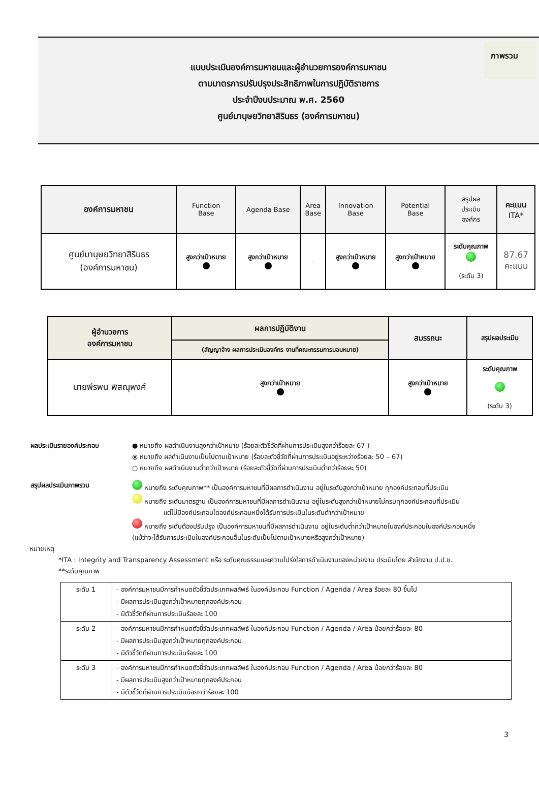ภาพรวม
แบบประเมินองค์การมหาชนและผู้อำนวยการองค์การมหาชน
ตามมาตรการปรับปรุงประสิทธิภาพในการปฏิบัติราชการ
ประจำปีงบประมาณ พ.ศ. 2560
ศูนย์มานุษยวิทยาสิรินธร (องค์การมหาชน)
| องค์การมหาชน | Function Base | Agenda Base | Area Base | Innovation Base | Potential Base | สรุปผล ประเมิน องค์กร | คะแนน ITA* |
| --- | --- | --- | --- | --- | --- | --- | --- |
| ศูนย์มานุษยวิทยาสิรินธร (องค์การมหาชน) | สูงกว่าเป้าหมาย | สูงกว่าเป้าหมาย | - | สูงกว่าเป้าหมาย | สูงกว่าเป้าหมาย | ระดับคุณภาพ (ระดับ 3) | 87.67 คะแนน |
| ผู้อำนวยการ องค์การมหาชน | ผลการปฏิบัติงาน | สมรรถนะ | สรุปผลประเมิน |
| --- | --- | --- | --- |
| | (สัญญาจ้าง ผลการประเมินองค์กร งานที่คณะกรรมการมอบหมาย) | | |
| นายพีรพน พิสณุพงศ์ | สูงกว่าเป้าหมาย | สูงกว่าเป้าหมาย | ระดับคุณภาพ (ระดับ 3) |
ผลประเมินรายองค์ประกอบ ● หมายถึง ผลดำเนินงานสูงกว่าเป้าหมาย (ร้อยละตัวชี้วัดที่ผ่านการประเมินสูงกว่าร้อยละ 67 )
⦿ หมายถึง ผลดำเนินงานเป็นไปตามเป้าหมาย (ร้อยละตัวชี้วัดที่ผ่านการประเมินอยู่ระหว่างร้อยละ 50 – 67)
○ หมายถึง ผลดำเนินงานต่ำกว่าเป้าหมาย (ร้อยละตัวชี้วัดที่ผ่านการประเมินต่ำกว่าร้อยละ 50)
สรุปผลประเมินภาพรวม หมายถึง ระดับคุณภาพ** เป็นองค์การมหาชนที่มีผลการดำเนินงาน อยู่ในระดับสูงกว่าเป้าหมาย ทุกองค์ประกอบที่ประเมิน
หมายถึง ระดับมาตรฐาน เป็นองค์การมหาชนที่มีผลการดำเนินงาน อยู่ในระดับสูงกว่าเป้าหมายไม่ครบทุกองค์ประกอบที่ประเมิน
แต่ไม่มีองค์ประกอบใดองค์ประกอบหนึ่งได้รับการประเมินในระดับต่ำกว่าเป้าหมาย
หมายถึง ระดับต้องปรับปรุง เป็นองค์การมหาชนที่มีผลการดำเนินงาน อยู่ในระดับต่ำกว่าเป้าหมายในองค์ประกอบในองค์ประกอบหนึ่ง
(แม้ว่าจะได้รับการประเมินในองค์ประกอบอื่นในระดับเป็นไปตามเป้าหมายหรือสูงกว่าเป้าหมาย)
หมายเหตุ
*ITA : Integrity and Transparency Assessment หรือ ระดับคุณธรรมและความโปร่งใสการดำเนินงานของหน่วยงาน ประเมินโดย สำนักงาน ป.ป.ช.
**ระดับคุณภาพ
| ระดับ 1 | - องค์การมหาชนมีการกำหนดตัวชี้วัดประเภทผลลัพธ์ ในองค์ประกอบ Function / Agenda / Area ร้อยละ 80 ขึ้นไป - มีผลการประเมินสูงกว่าเป้าหมายทุกองค์ประกอบ - มีตัวชี้วัดที่ผ่านการประเมินร้อยละ 100 |
| ระดับ 2 | - องค์การมหาชนมีการกำหนดตัวชี้วัดประเภทผลลัพธ์ ในองค์ประกอบ Function / Agenda / Area น้อยกว่าร้อยละ 80 - มีผลการประเมินสูงกว่าเป้าหมายทุกองค์ประกอบ - มีตัวชี้วัดที่ผ่านการประเมินร้อยละ 100 |
| ระดับ 3 | - องค์การมหาชนมีการกำหนดตัวชี้วัดประเภทผลลัพธ์ ในองค์ประกอบ Function / Agenda / Area น้อยกว่าร้อยละ 80 - มีผลการประเมินสูงกว่าเป้าหมายทุกองค์ประกอบ - มีตัวชี้วัดที่ผ่านการประเมินน้อยกว่าร้อยละ 100 |
3